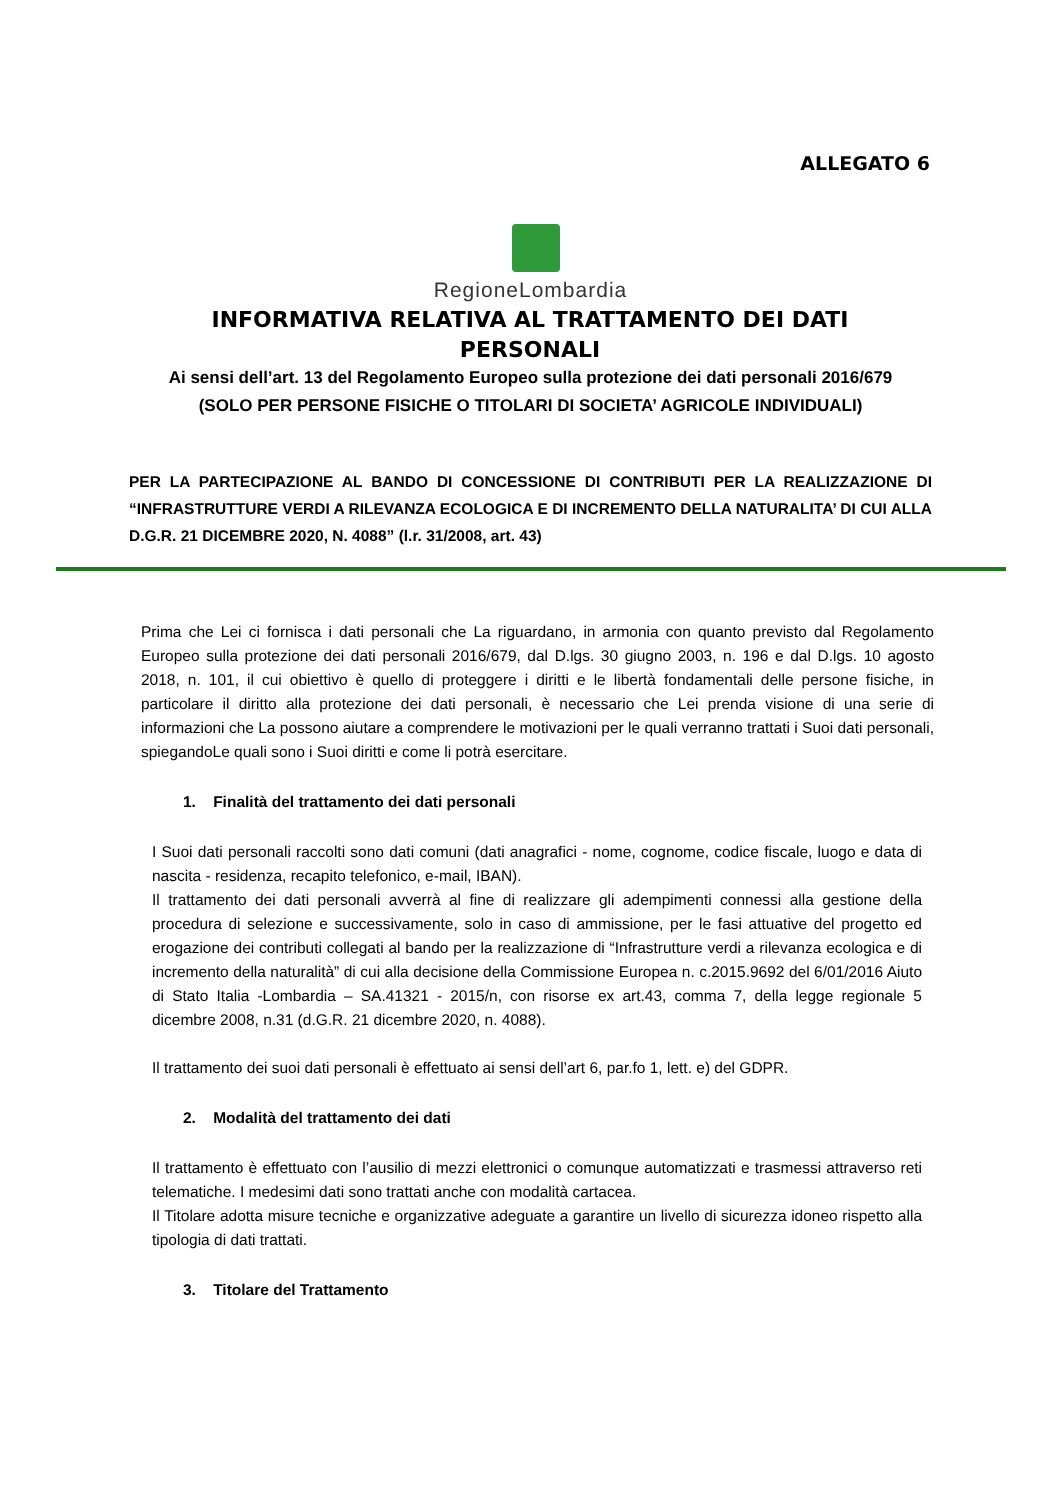ALLEGATO 6
RegioneLombardia
INFORMATIVA RELATIVA AL TRATTAMENTO DEI DATI PERSONALI
Ai sensi dell’art. 13 del Regolamento Europeo sulla protezione dei dati personali 2016/679
(SOLO PER PERSONE FISICHE O TITOLARI DI SOCIETA’ AGRICOLE INDIVIDUALI)
PER LA PARTECIPAZIONE AL BANDO DI CONCESSIONE DI CONTRIBUTI PER LA REALIZZAZIONE DI “INFRASTRUTTURE VERDI A RILEVANZA ECOLOGICA E DI INCREMENTO DELLA NATURALITA’ DI CUI ALLA D.G.R. 21 DICEMBRE 2020, N. 4088” (l.r. 31/2008, art. 43)
Prima che Lei ci fornisca i dati personali che La riguardano, in armonia con quanto previsto dal Regolamento Europeo sulla protezione dei dati personali 2016/679, dal D.lgs. 30 giugno 2003, n. 196 e dal D.lgs. 10 agosto 2018, n. 101, il cui obiettivo è quello di proteggere i diritti e le libertà fondamentali delle persone fisiche, in particolare il diritto alla protezione dei dati personali, è necessario che Lei prenda visione di una serie di informazioni che La possono aiutare a comprendere le motivazioni per le quali verranno trattati i Suoi dati personali, spiegandoLe quali sono i Suoi diritti e come li potrà esercitare.
1. Finalità del trattamento dei dati personali
I Suoi dati personali raccolti sono dati comuni (dati anagrafici - nome, cognome, codice fiscale, luogo e data di nascita - residenza, recapito telefonico, e-mail, IBAN).
Il trattamento dei dati personali avverrà al fine di realizzare gli adempimenti connessi alla gestione della procedura di selezione e successivamente, solo in caso di ammissione, per le fasi attuative del progetto ed erogazione dei contributi collegati al bando per la realizzazione di “Infrastrutture verdi a rilevanza ecologica e di incremento della naturalità” di cui alla decisione della Commissione Europea n. c.2015.9692 del 6/01/2016 Aiuto di Stato Italia -Lombardia – SA.41321 - 2015/n, con risorse ex art.43, comma 7, della legge regionale 5 dicembre 2008, n.31 (d.G.R. 21 dicembre 2020, n. 4088).
Il trattamento dei suoi dati personali è effettuato ai sensi dell’art 6, par.fo 1, lett. e) del GDPR.
2. Modalità del trattamento dei dati
Il trattamento è effettuato con l’ausilio di mezzi elettronici o comunque automatizzati e trasmessi attraverso reti telematiche. I medesimi dati sono trattati anche con modalità cartacea.
Il Titolare adotta misure tecniche e organizzative adeguate a garantire un livello di sicurezza idoneo rispetto alla tipologia di dati trattati.
3. Titolare del Trattamento